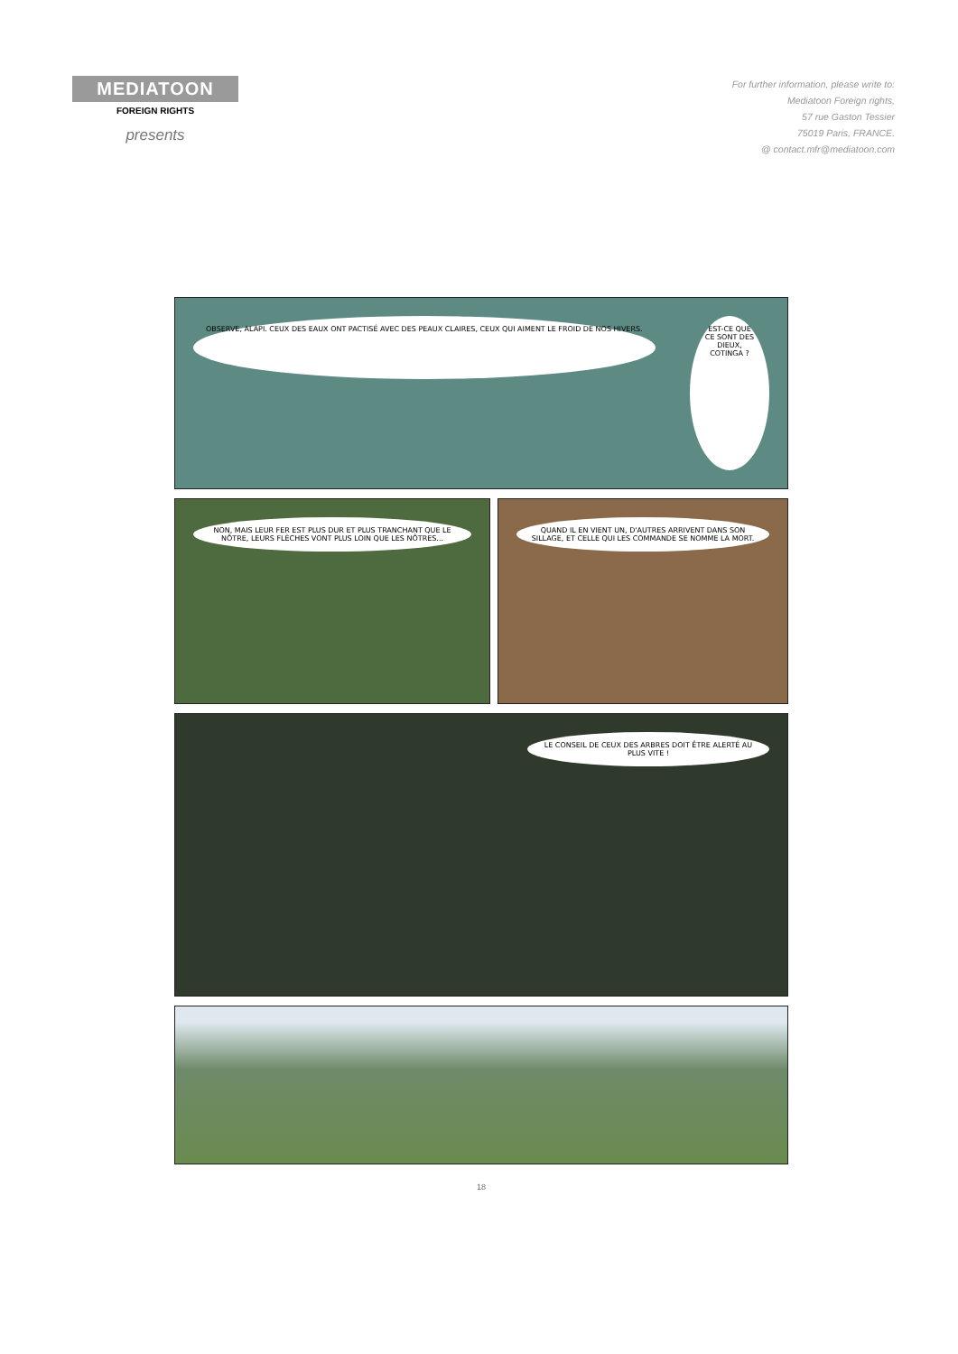MEDIATOON
FOREIGN RIGHTS
presents
For further information, please write to:
Mediatoon Foreign rights,
57 rue Gaston Tessier
75019 Paris, FRANCE.
@ contact.mfr@mediatoon.com
OBSERVE, ALAPI. CEUX DES EAUX ONT PACTISÉ AVEC DES PEAUX CLAIRES, CEUX QUI AIMENT LE FROID DE NOS HIVERS. EST-CE QUE CE SONT DES DIEUX, COTINGA ?
NON, MAIS LEUR FER EST PLUS DUR ET PLUS TRANCHANT QUE LE NÔTRE, LEURS FLÈCHES VONT PLUS LOIN QUE LES NÔTRES...
QUAND IL EN VIENT UN, D'AUTRES ARRIVENT DANS SON SILLAGE, ET CELLE QUI LES COMMANDE SE NOMME LA MORT.
LE CONSEIL DE CEUX DES ARBRES DOIT ÊTRE ALERTÉ AU PLUS VITE !
18